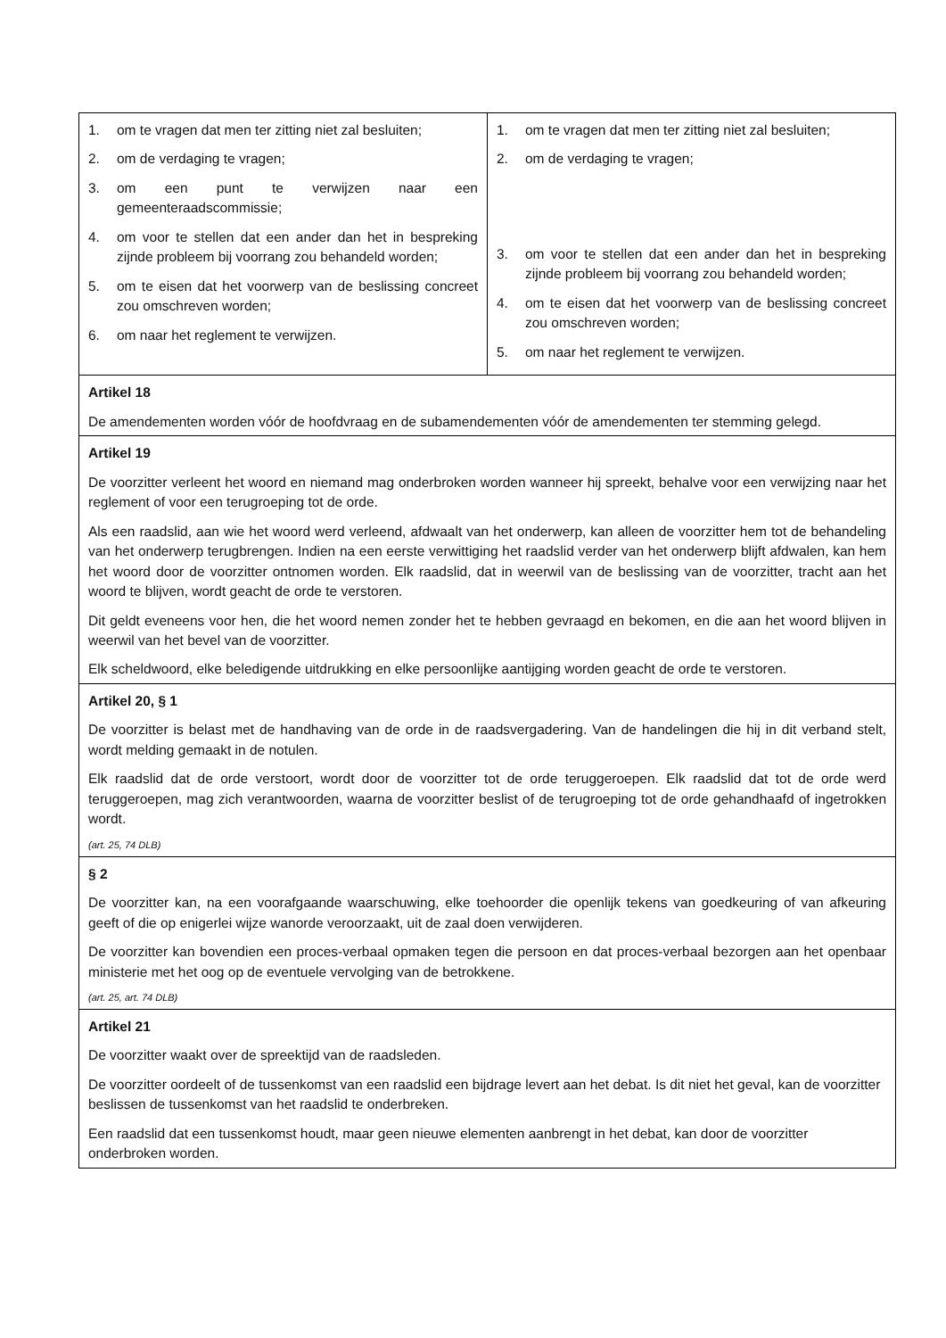| 1. om te vragen dat men ter zitting niet zal besluiten; 2. om de verdaging te vragen; 3. om een punt te verwijzen naar een gemeenteraadscommissie; 4. om voor te stellen dat een ander dan het in bespreking zijnde probleem bij voorrang zou behandeld worden; 5. om te eisen dat het voorwerp van de beslissing concreet zou omschreven worden; 6. om naar het reglement te verwijzen. | 1. om te vragen dat men ter zitting niet zal besluiten; 2. om de verdaging te vragen; 3. om voor te stellen dat een ander dan het in bespreking zijnde probleem bij voorrang zou behandeld worden; 4. om te eisen dat het voorwerp van de beslissing concreet zou omschreven worden; 5. om naar het reglement te verwijzen. |
| Artikel 18 De amendementen worden vóór de hoofdvraag en de subamendementen vóór de amendementen ter stemming gelegd. | |
| Artikel 19 De voorzitter verleent het woord en niemand mag onderbroken worden wanneer hij spreekt, behalve voor een verwijzing naar het reglement of voor een terugroeping tot de orde. Als een raadslid, aan wie het woord werd verleend, afdwaalt van het onderwerp, kan alleen de voorzitter hem tot de behandeling van het onderwerp terugbrengen. Indien na een eerste verwittiging het raadslid verder van het onderwerp blijft afdwalen, kan hem het woord door de voorzitter ontnomen worden. Elk raadslid, dat in weerwil van de beslissing van de voorzitter, tracht aan het woord te blijven, wordt geacht de orde te verstoren. Dit geldt eveneens voor hen, die het woord nemen zonder het te hebben gevraagd en bekomen, en die aan het woord blijven in weerwil van het bevel van de voorzitter. Elk scheldwoord, elke beledigende uitdrukking en elke persoonlijke aantijging worden geacht de orde te verstoren. | |
| Artikel 20, § 1 De voorzitter is belast met de handhaving van de orde in de raadsvergadering. Van de handelingen die hij in dit verband stelt, wordt melding gemaakt in de notulen. Elk raadslid dat de orde verstoort, wordt door de voorzitter tot de orde teruggeroepen. Elk raadslid dat tot de orde werd teruggeroepen, mag zich verantwoorden, waarna de voorzitter beslist of de terugroeping tot de orde gehandhaafd of ingetrokken wordt. (art. 25, 74 DLB) | |
| § 2 De voorzitter kan, na een voorafgaande waarschuwing, elke toehoorder die openlijk tekens van goedkeuring of van afkeuring geeft of die op enigerlei wijze wanorde veroorzaakt, uit de zaal doen verwijderen. De voorzitter kan bovendien een proces-verbaal opmaken tegen die persoon en dat proces-verbaal bezorgen aan het openbaar ministerie met het oog op de eventuele vervolging van de betrokkene. (art. 25, art. 74 DLB) | |
| Artikel 21 De voorzitter waakt over de spreektijd van de raadsleden. De voorzitter oordeelt of de tussenkomst van een raadslid een bijdrage levert aan het debat. Is dit niet het geval, kan de voorzitter beslissen de tussenkomst van het raadslid te onderbreken. Een raadslid dat een tussenkomst houdt, maar geen nieuwe elementen aanbrengt in het debat, kan door de voorzitter onderbroken worden. | |